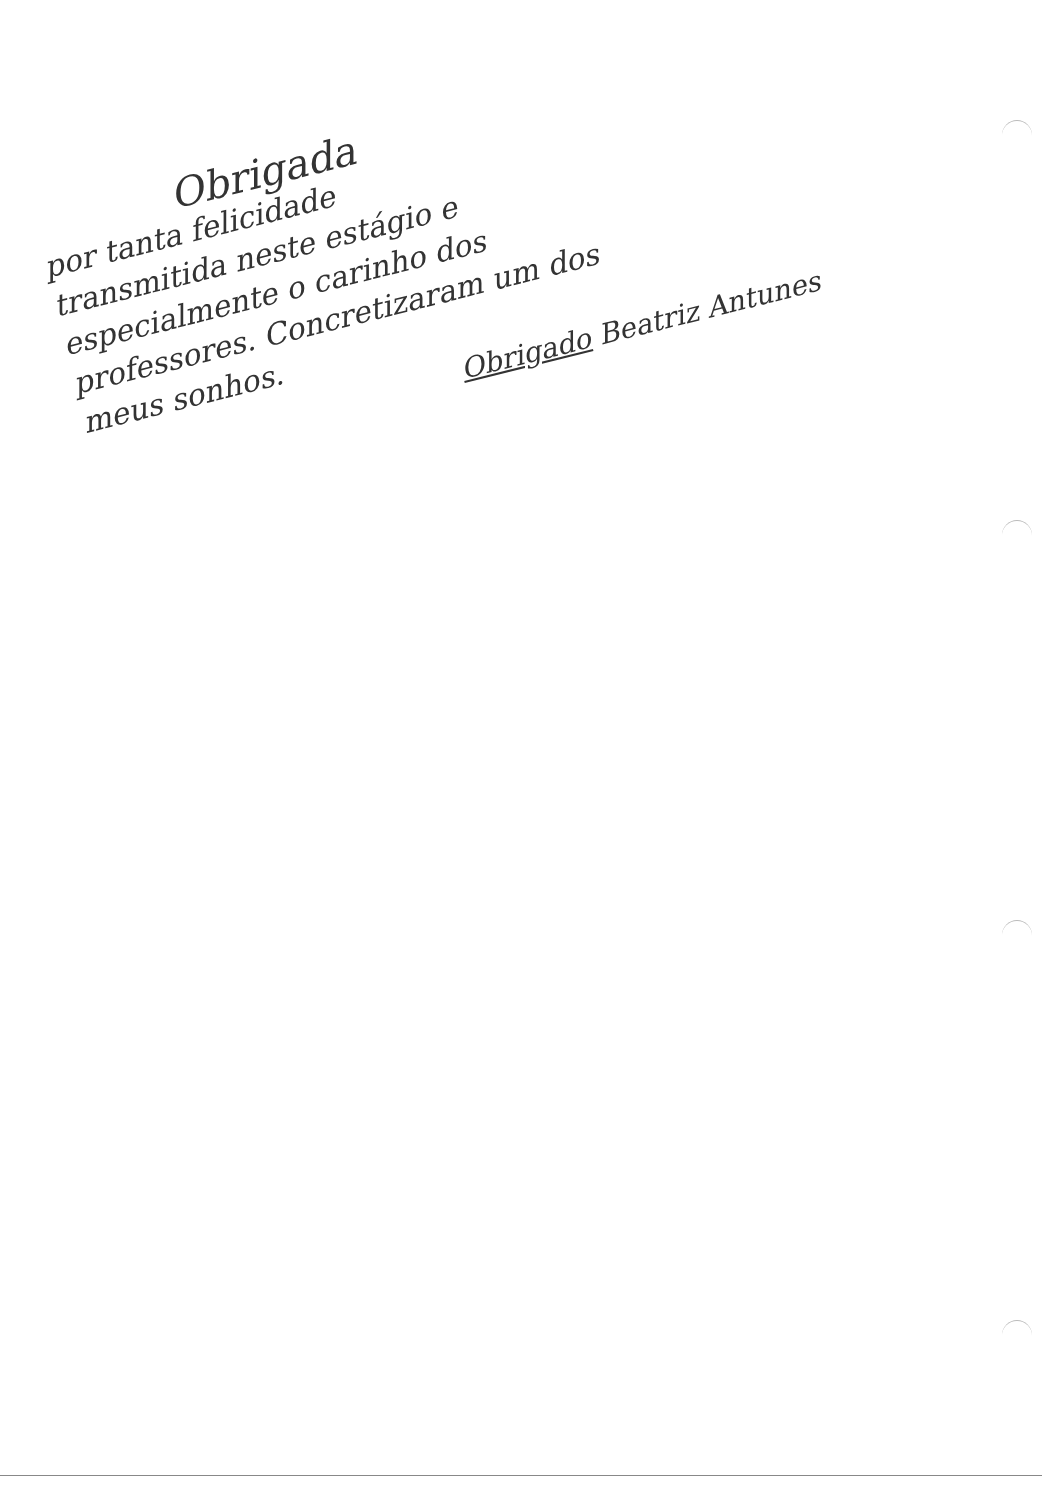Obrigada
por tanta felicidade
transmitida neste estágio e
especialmente o carinho dos
professores. Concretizaram um dos
meus sonhos.
Obrigado Beatriz Antunes